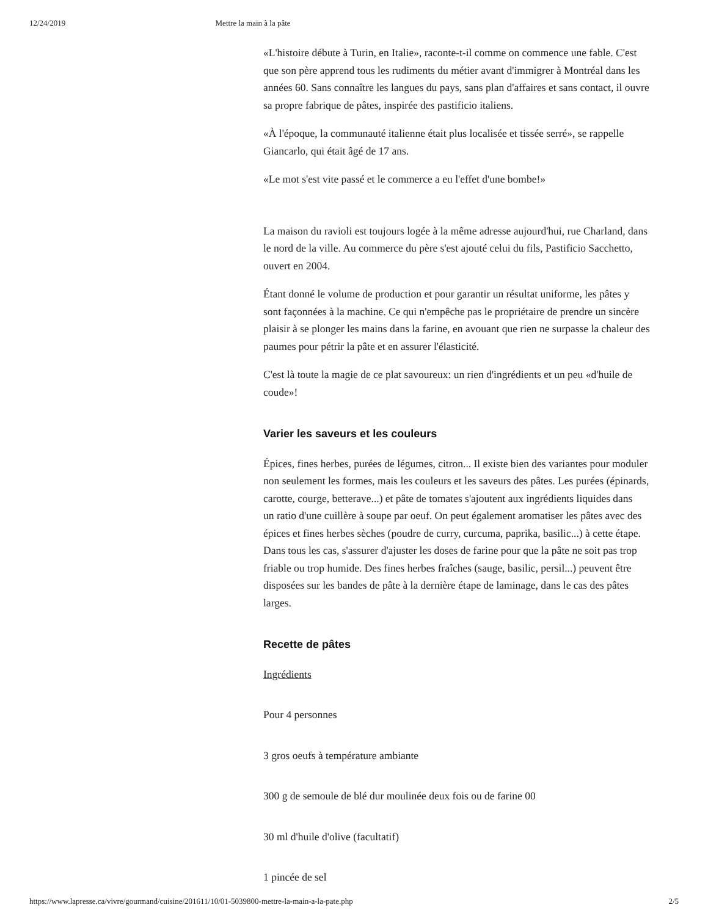12/24/2019 Mettre la main à la pâte
«L'histoire débute à Turin, en Italie», raconte-t-il comme on commence une fable. C'est
que son père apprend tous les rudiments du métier avant d'immigrer à Montréal dans les
années 60. Sans connaître les langues du pays, sans plan d'affaires et sans contact, il ouvre
sa propre fabrique de pâtes, inspirée des pastificio italiens.
«À l'époque, la communauté italienne était plus localisée et tissée serré», se rappelle
Giancarlo, qui était âgé de 17 ans.
«Le mot s'est vite passé et le commerce a eu l'effet d'une bombe!»
La maison du ravioli est toujours logée à la même adresse aujourd'hui, rue Charland, dans
le nord de la ville. Au commerce du père s'est ajouté celui du fils, Pastificio Sacchetto,
ouvert en 2004.
Étant donné le volume de production et pour garantir un résultat uniforme, les pâtes y
sont façonnées à la machine. Ce qui n'empêche pas le propriétaire de prendre un sincère
plaisir à se plonger les mains dans la farine, en avouant que rien ne surpasse la chaleur des
paumes pour pétrir la pâte et en assurer l'élasticité.
C'est là toute la magie de ce plat savoureux: un rien d'ingrédients et un peu «d'huile de
coude»!
Varier les saveurs et les couleurs
Épices, fines herbes, purées de légumes, citron... Il existe bien des variantes pour moduler
non seulement les formes, mais les couleurs et les saveurs des pâtes. Les purées (épinards,
carotte, courge, betterave...) et pâte de tomates s'ajoutent aux ingrédients liquides dans
un ratio d'une cuillère à soupe par oeuf. On peut également aromatiser les pâtes avec des
épices et fines herbes sèches (poudre de curry, curcuma, paprika, basilic...) à cette étape.
Dans tous les cas, s'assurer d'ajuster les doses de farine pour que la pâte ne soit pas trop
friable ou trop humide. Des fines herbes fraîches (sauge, basilic, persil...) peuvent être
disposées sur les bandes de pâte à la dernière étape de laminage, dans le cas des pâtes
larges.
Recette de pâtes
Ingrédients
Pour 4 personnes
3 gros oeufs à température ambiante
300 g de semoule de blé dur moulinée deux fois ou de farine 00
30 ml d'huile d'olive (facultatif)
1 pincée de sel
https://www.lapresse.ca/vivre/gourmand/cuisine/201611/10/01-5039800-mettre-la-main-a-la-pate.php 2/5